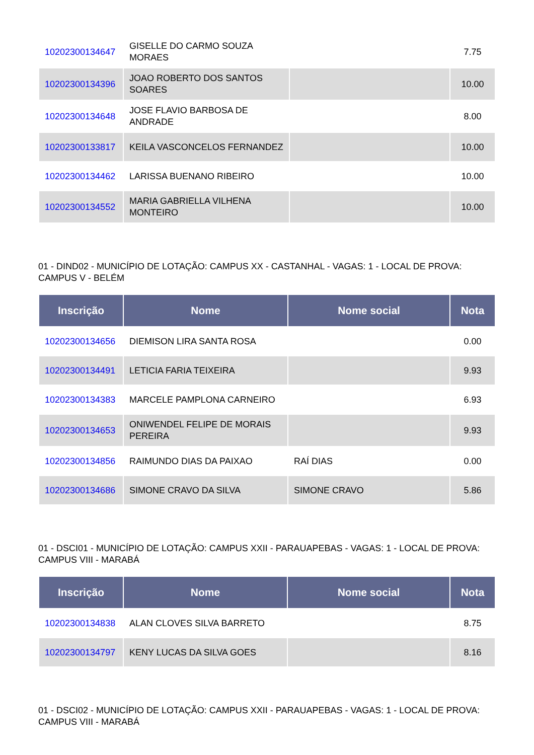| 10202300134647 | GISELLE DO CARMO SOUZA MORAES | | 7.75 |
| 10202300134396 | JOAO ROBERTO DOS SANTOS SOARES | | 10.00 |
| 10202300134648 | JOSE FLAVIO BARBOSA DE ANDRADE | | 8.00 |
| 10202300133817 | KEILA VASCONCELOS FERNANDEZ | | 10.00 |
| 10202300134462 | LARISSA BUENANO RIBEIRO | | 10.00 |
| 10202300134552 | MARIA GABRIELLA VILHENA MONTEIRO | | 10.00 |
01 - DIND02 - MUNICÍPIO DE LOTAÇÃO: CAMPUS XX - CASTANHAL - VAGAS: 1 - LOCAL DE PROVA: CAMPUS V - BELÉM
| Inscrição | Nome | Nome social | Nota |
| --- | --- | --- | --- |
| 10202300134656 | DIEMISON LIRA SANTA ROSA | | 0.00 |
| 10202300134491 | LETICIA FARIA TEIXEIRA | | 9.93 |
| 10202300134383 | MARCELE PAMPLONA CARNEIRO | | 6.93 |
| 10202300134653 | ONIWENDEL FELIPE DE MORAIS PEREIRA | | 9.93 |
| 10202300134856 | RAIMUNDO DIAS DA PAIXAO | RAÍ DIAS | 0.00 |
| 10202300134686 | SIMONE CRAVO DA SILVA | SIMONE CRAVO | 5.86 |
01 - DSCI01 - MUNICÍPIO DE LOTAÇÃO: CAMPUS XXII - PARAUAPEBAS - VAGAS: 1 - LOCAL DE PROVA: CAMPUS VIII - MARABÁ
| Inscrição | Nome | Nome social | Nota |
| --- | --- | --- | --- |
| 10202300134838 | ALAN CLOVES SILVA BARRETO | | 8.75 |
| 10202300134797 | KENY LUCAS DA SILVA GOES | | 8.16 |
01 - DSCI02 - MUNICÍPIO DE LOTAÇÃO: CAMPUS XXII - PARAUAPEBAS - VAGAS: 1 - LOCAL DE PROVA: CAMPUS VIII - MARABÁ